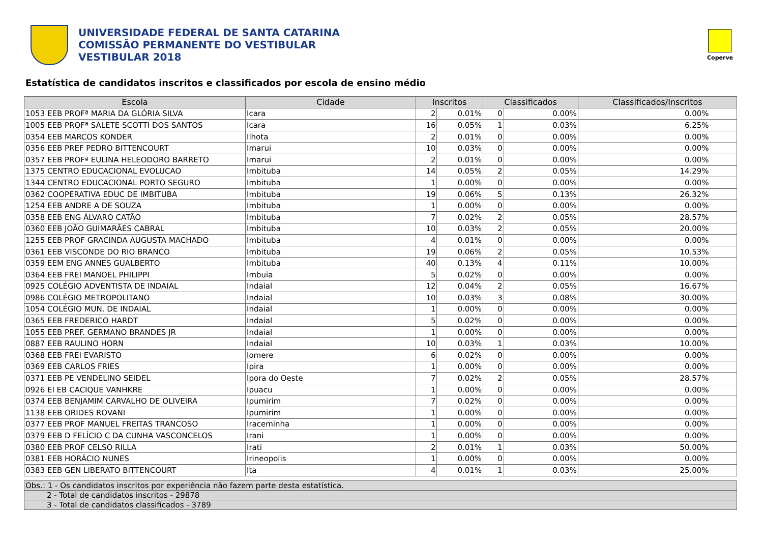UNIVERSIDADE FEDERAL DE SANTA CATARINA
COMISSÃO PERMANENTE DO VESTIBULAR
VESTIBULAR 2018
Coperve
Estatística de candidatos inscritos e classificados por escola de ensino médio
| Escola | Cidade | Inscritos | | Classificados | | Classificados/Inscritos |
| --- | --- | --- | --- | --- | --- | --- |
| 1053 EEB PROFª MARIA DA GLÓRIA SILVA | Icara | 2 | 0.01% | 0 | 0.00% | 0.00% |
| 1005 EEB PROFª SALETE SCOTTI DOS SANTOS | Icara | 16 | 0.05% | 1 | 0.03% | 6.25% |
| 0354 EEB MARCOS KONDER | Ilhota | 2 | 0.01% | 0 | 0.00% | 0.00% |
| 0356 EEB PREF PEDRO BITTENCOURT | Imarui | 10 | 0.03% | 0 | 0.00% | 0.00% |
| 0357 EEB PROFª EULINA HELEODORO BARRETO | Imarui | 2 | 0.01% | 0 | 0.00% | 0.00% |
| 1375 CENTRO EDUCACIONAL EVOLUCAO | Imbituba | 14 | 0.05% | 2 | 0.05% | 14.29% |
| 1344 CENTRO EDUCACIONAL PORTO SEGURO | Imbituba | 1 | 0.00% | 0 | 0.00% | 0.00% |
| 0362 COOPERATIVA EDUC DE IMBITUBA | Imbituba | 19 | 0.06% | 5 | 0.13% | 26.32% |
| 1254 EEB ANDRE A DE SOUZA | Imbituba | 1 | 0.00% | 0 | 0.00% | 0.00% |
| 0358 EEB ENG ÁLVARO CATÃO | Imbituba | 7 | 0.02% | 2 | 0.05% | 28.57% |
| 0360 EEB JOÃO GUIMARÃES CABRAL | Imbituba | 10 | 0.03% | 2 | 0.05% | 20.00% |
| 1255 EEB PROF GRACINDA AUGUSTA MACHADO | Imbituba | 4 | 0.01% | 0 | 0.00% | 0.00% |
| 0361 EEB VISCONDE DO RIO BRANCO | Imbituba | 19 | 0.06% | 2 | 0.05% | 10.53% |
| 0359 EEM ENG ANNES GUALBERTO | Imbituba | 40 | 0.13% | 4 | 0.11% | 10.00% |
| 0364 EEB FREI MANOEL PHILIPPI | Imbuia | 5 | 0.02% | 0 | 0.00% | 0.00% |
| 0925 COLÉGIO ADVENTISTA DE INDAIAL | Indaial | 12 | 0.04% | 2 | 0.05% | 16.67% |
| 0986 COLÉGIO METROPOLITANO | Indaial | 10 | 0.03% | 3 | 0.08% | 30.00% |
| 1054 COLÉGIO MUN. DE INDAIAL | Indaial | 1 | 0.00% | 0 | 0.00% | 0.00% |
| 0365 EEB FREDERICO HARDT | Indaial | 5 | 0.02% | 0 | 0.00% | 0.00% |
| 1055 EEB PREF. GERMANO BRANDES JR | Indaial | 1 | 0.00% | 0 | 0.00% | 0.00% |
| 0887 EEB RAULINO HORN | Indaial | 10 | 0.03% | 1 | 0.03% | 10.00% |
| 0368 EEB FREI EVARISTO | Iomere | 6 | 0.02% | 0 | 0.00% | 0.00% |
| 0369 EEB CARLOS FRIES | Ipira | 1 | 0.00% | 0 | 0.00% | 0.00% |
| 0371 EEB PE VENDELINO SEIDEL | Ipora do Oeste | 7 | 0.02% | 2 | 0.05% | 28.57% |
| 0926 EI EB CACIQUE VANHKRE | Ipuacu | 1 | 0.00% | 0 | 0.00% | 0.00% |
| 0374 EEB BENJAMIM CARVALHO DE OLIVEIRA | Ipumirim | 7 | 0.02% | 0 | 0.00% | 0.00% |
| 1138 EEB ORIDES ROVANI | Ipumirim | 1 | 0.00% | 0 | 0.00% | 0.00% |
| 0377 EEB PROF MANUEL FREITAS TRANCOSO | Iraceminha | 1 | 0.00% | 0 | 0.00% | 0.00% |
| 0379 EEB D FELÍCIO C DA CUNHA VASCONCELOS | Irani | 1 | 0.00% | 0 | 0.00% | 0.00% |
| 0380 EEB PROF CELSO RILLA | Irati | 2 | 0.01% | 1 | 0.03% | 50.00% |
| 0381 EEB HORÁCIO NUNES | Irineopolis | 1 | 0.00% | 0 | 0.00% | 0.00% |
| 0383 EEB GEN LIBERATO BITTENCOURT | Ita | 4 | 0.01% | 1 | 0.03% | 25.00% |
| Obs.: 1 - Os candidatos inscritos por experiência não fazem parte desta estatística. |
| 2 - Total de candidatos inscritos - 29878 |
| 3 - Total de candidatos classificados - 3789 |